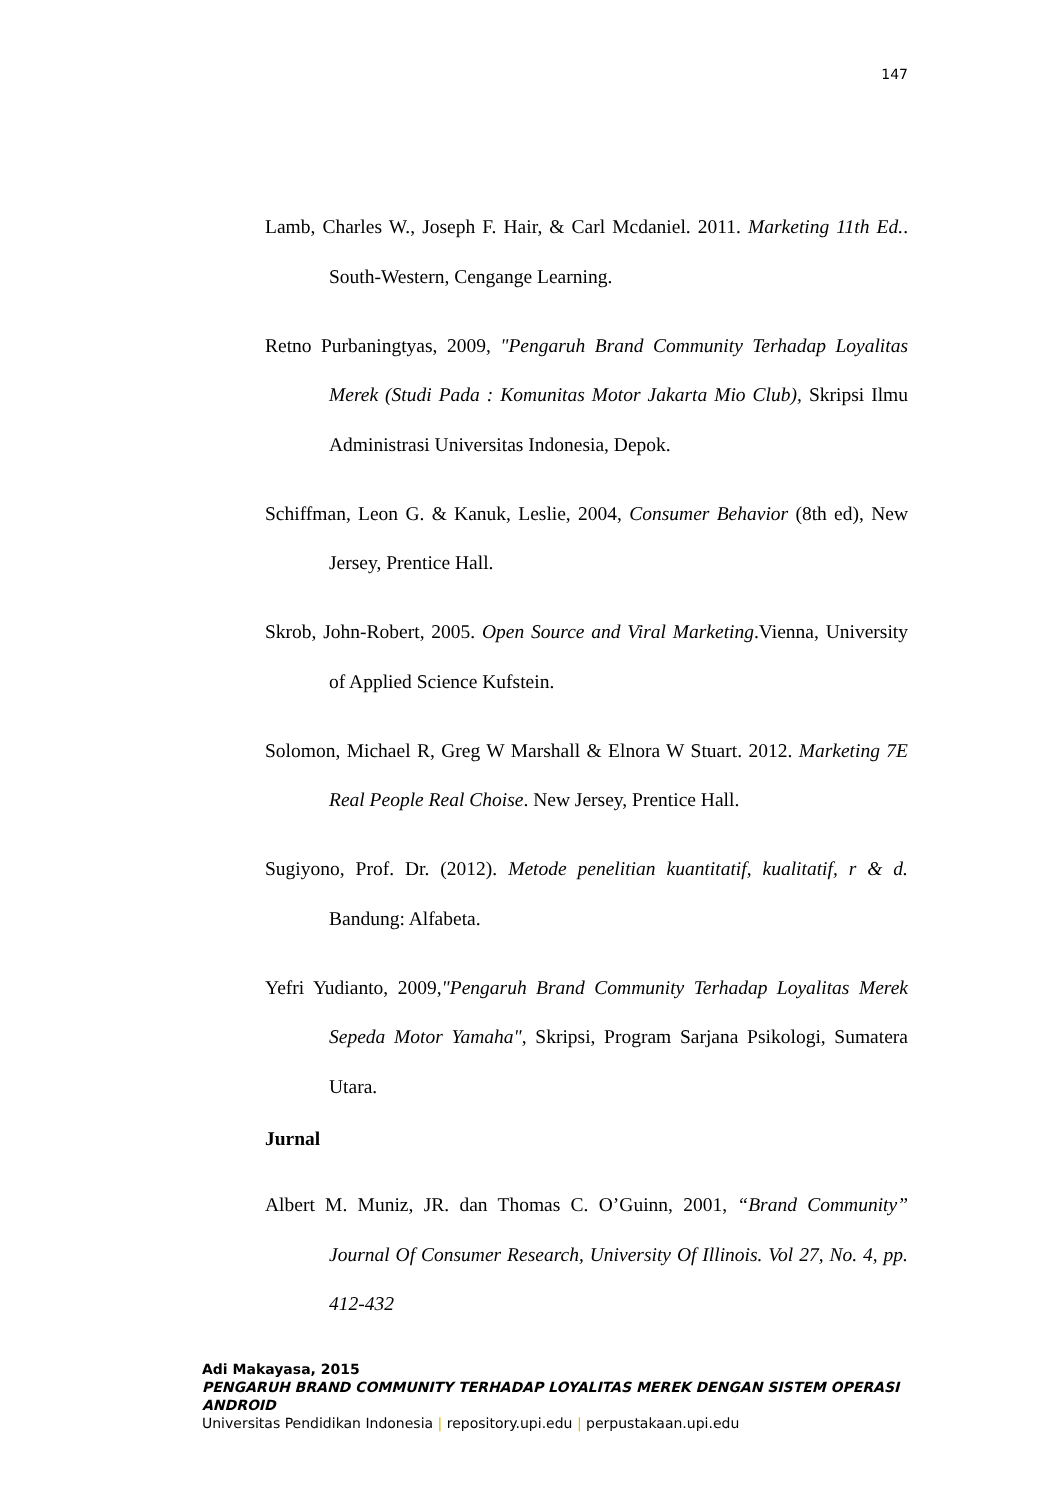147
Lamb, Charles W., Joseph F. Hair, & Carl Mcdaniel. 2011. Marketing 11th Ed.. South-Western, Cengange Learning.
Retno Purbaningtyas, 2009, "Pengaruh Brand Community Terhadap Loyalitas Merek (Studi Pada : Komunitas Motor Jakarta Mio Club), Skripsi Ilmu Administrasi Universitas Indonesia, Depok.
Schiffman, Leon G. & Kanuk, Leslie, 2004, Consumer Behavior (8th ed), New Jersey, Prentice Hall.
Skrob, John-Robert, 2005. Open Source and Viral Marketing.Vienna, University of Applied Science Kufstein.
Solomon, Michael R, Greg W Marshall & Elnora W Stuart. 2012. Marketing 7E Real People Real Choise. New Jersey, Prentice Hall.
Sugiyono, Prof. Dr. (2012). Metode penelitian kuantitatif, kualitatif, r & d. Bandung: Alfabeta.
Yefri Yudianto, 2009,"Pengaruh Brand Community Terhadap Loyalitas Merek Sepeda Motor Yamaha", Skripsi, Program Sarjana Psikologi, Sumatera Utara.
Jurnal
Albert M. Muniz, JR. dan Thomas C. O’Guinn, 2001, “Brand Community” Journal Of Consumer Research, University Of Illinois. Vol 27, No. 4, pp. 412-432
Adi Makayasa, 2015
PENGARUH BRAND COMMUNITY TERHADAP LOYALITAS MEREK DENGAN SISTEM OPERASI ANDROID
Universitas Pendidikan Indonesia | repository.upi.edu | perpustakaan.upi.edu